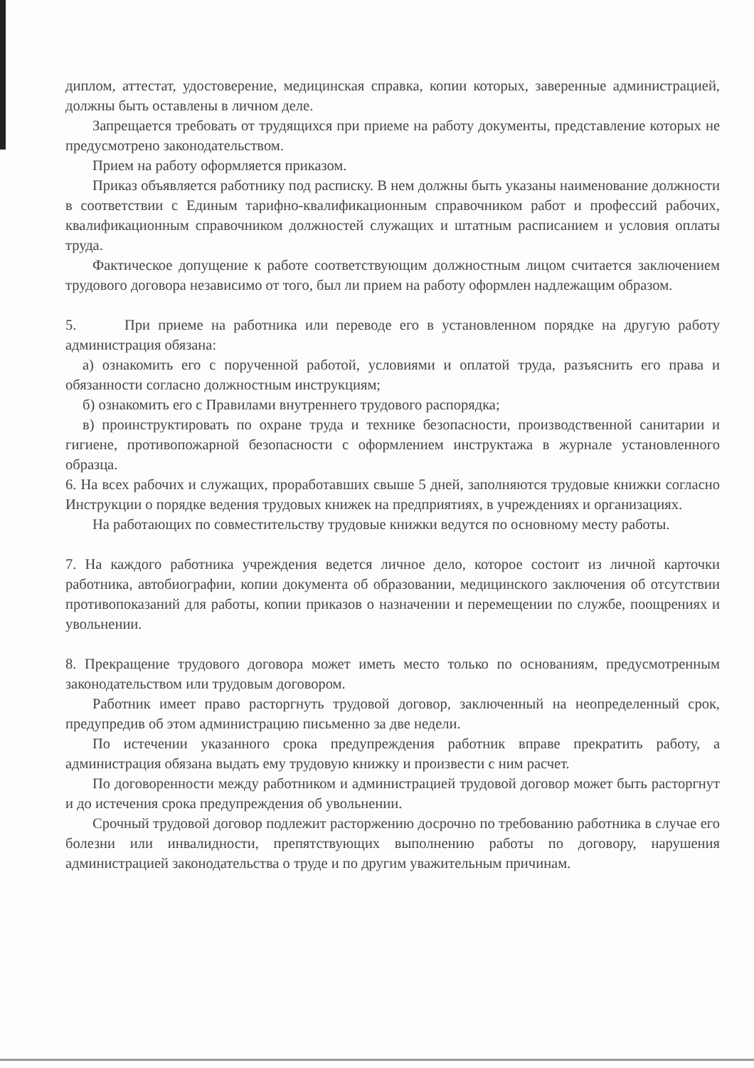диплом, аттестат, удостоверение, медицинская справка, копии которых, заверенные администрацией, должны быть оставлены в личном деле.
Запрещается требовать от трудящихся при приеме на работу документы, представление которых не предусмотрено законодательством.
Прием на работу оформляется приказом.
Приказ объявляется работнику под расписку. В нем должны быть указаны наименование должности в соответствии с Единым тарифно-квалификационным справочником работ и профессий рабочих, квалификационным справочником должностей служащих и штатным расписанием и условия оплаты труда.
Фактическое допущение к работе соответствующим должностным лицом считается заключением трудового договора независимо от того, был ли прием на работу оформлен надлежащим образом.
5. При приеме на работника или переводе его в установленном порядке на другую работу администрация обязана:
а) ознакомить его с порученной работой, условиями и оплатой труда, разъяснить его права и обязанности согласно должностным инструкциям;
б) ознакомить его с Правилами внутреннего трудового распорядка;
в) проинструктировать по охране труда и технике безопасности, производственной санитарии и гигиене, противопожарной безопасности с оформлением инструктажа в журнале установленного образца.
6. На всех рабочих и служащих, проработавших свыше 5 дней, заполняются трудовые книжки согласно Инструкции о порядке ведения трудовых книжек на предприятиях, в учреждениях и организациях.
На работающих по совместительству трудовые книжки ведутся по основному месту работы.
7. На каждого работника учреждения ведется личное дело, которое состоит из личной карточки работника, автобиографии, копии документа об образовании, медицинского заключения об отсутствии противопоказаний для работы, копии приказов о назначении и перемещении по службе, поощрениях и увольнении.
8. Прекращение трудового договора может иметь место только по основаниям, предусмотренным законодательством или трудовым договором.
Работник имеет право расторгнуть трудовой договор, заключенный на неопределенный срок, предупредив об этом администрацию письменно за две недели.
По истечении указанного срока предупреждения работник вправе прекратить работу, а администрация обязана выдать ему трудовую книжку и произвести с ним расчет.
По договоренности между работником и администрацией трудовой договор может быть расторгнут и до истечения срока предупреждения об увольнении.
Срочный трудовой договор подлежит расторжению досрочно по требованию работника в случае его болезни или инвалидности, препятствующих выполнению работы по договору, нарушения администрацией законодательства о труде и по другим уважительным причинам.